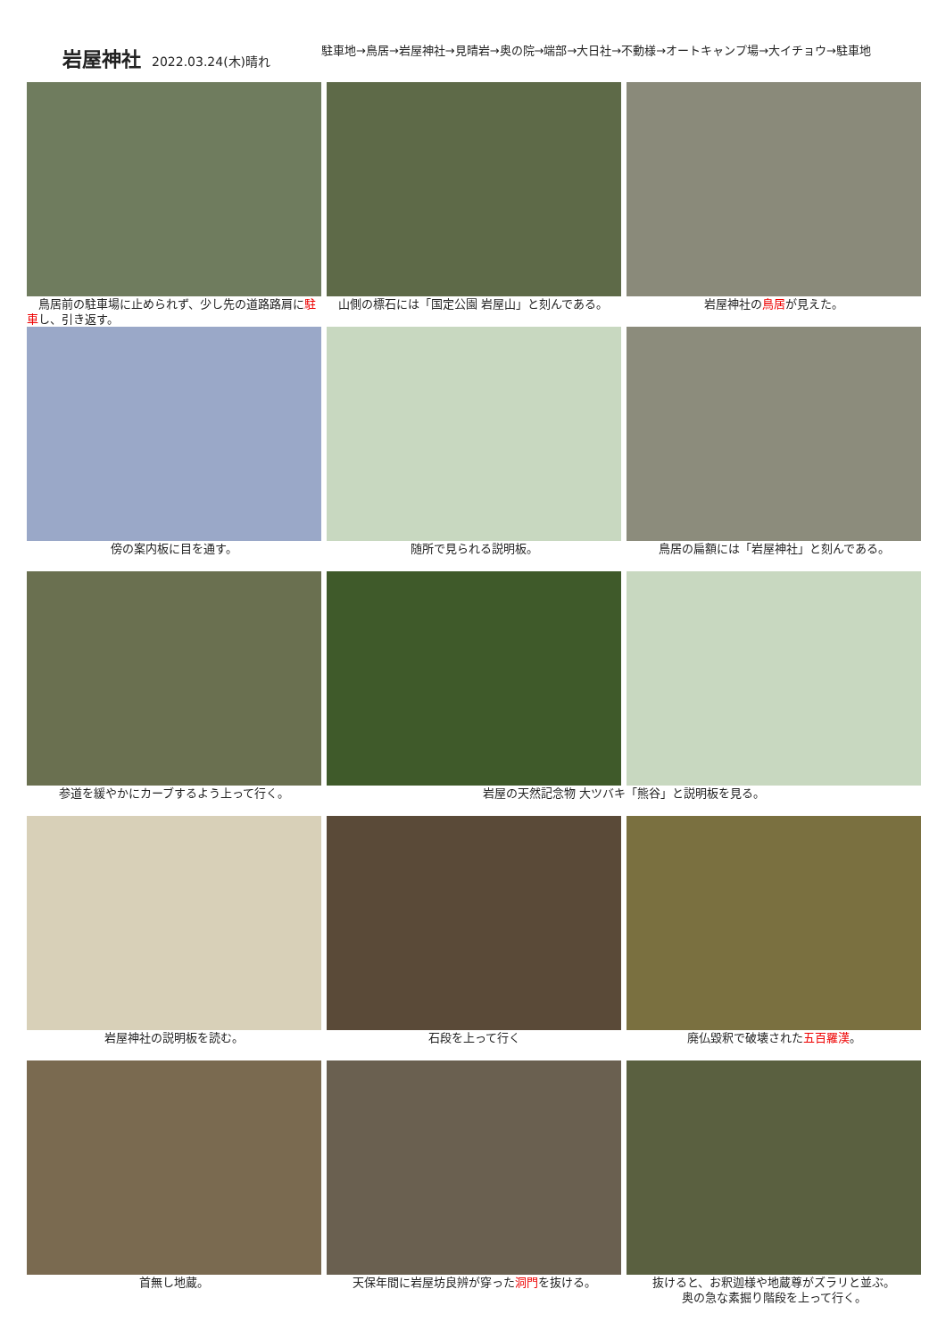岩屋神社 2022.03.24(木)晴れ
駐車地→鳥居→岩屋神社→見晴岩→奥の院→端部→大日社→不動様→オートキャンプ場→大イチョウ→駐車地
　鳥居前の駐車場に止められず、少し先の道路路肩に駐車し、引き返す。
　山側の標石には「国定公園 岩屋山」と刻んである。
岩屋神社の鳥居が見えた。
傍の案内板に目を通す。
随所で見られる説明板。
鳥居の扁額には「岩屋神社」と刻んである。
参道を緩やかにカーブするよう上って行く。
岩屋の天然記念物 大ツバキ「熊谷」と説明板を見る。
岩屋神社の説明板を読む。
石段を上って行く
廃仏毀釈で破壊された五百羅漢。
首無し地蔵。
天保年間に岩屋坊良辨が穿った洞門を抜ける。
抜けると、お釈迦様や地蔵尊がズラリと並ぶ。
奥の急な素掘り階段を上って行く。